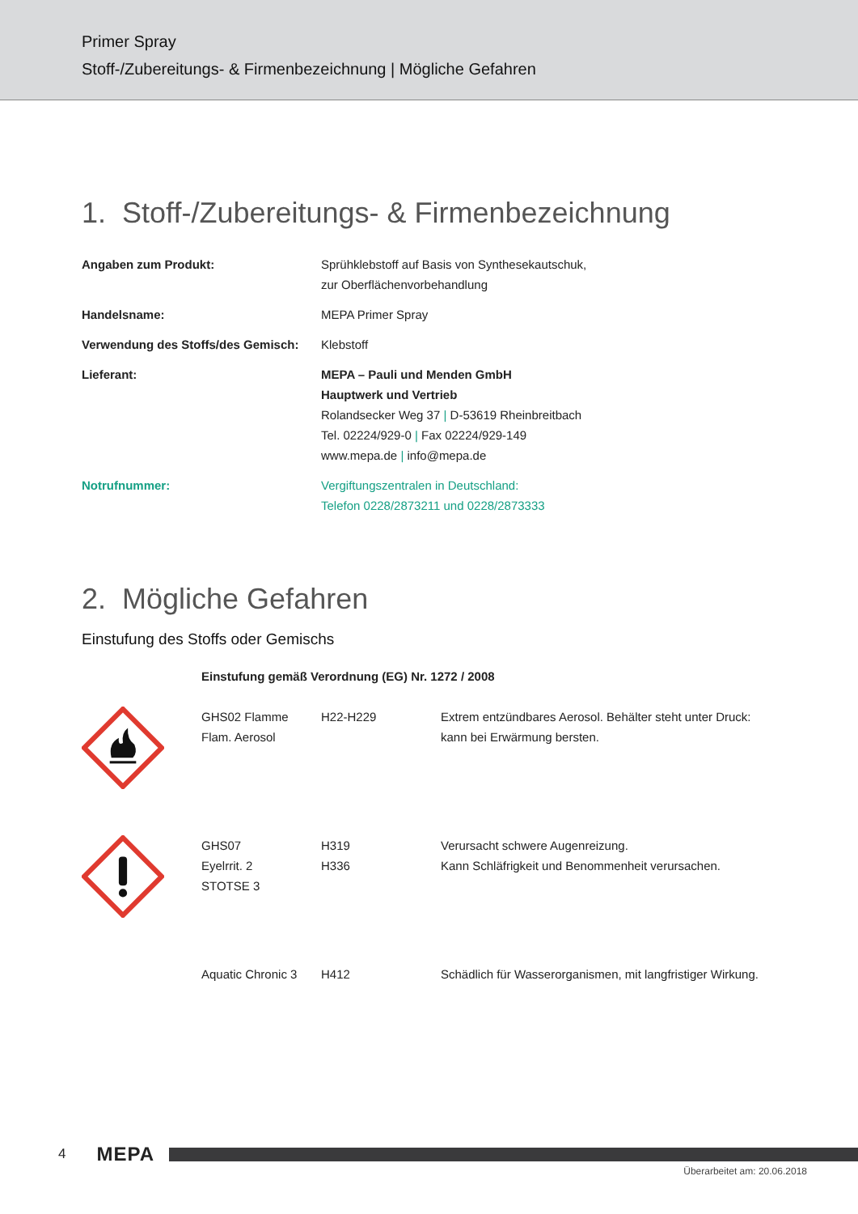Primer Spray
Stoff-/Zubereitungs- & Firmenbezeichnung | Mögliche Gefahren
1. Stoff-/Zubereitungs- & Firmenbezeichnung
| Angaben zum Produkt: | Sprühklebstoff auf Basis von Synthesekautschuk, zur Oberflächenvorbehandlung |
| Handelsname: | MEPA Primer Spray |
| Verwendung des Stoffs/des Gemisch: | Klebstoff |
| Lieferant: | MEPA – Pauli und Menden GmbH Hauptwerk und Vertrieb Rolandsecker Weg 37 / D-53619 Rheinbreitbach Tel. 02224/929-0 / Fax 02224/929-149 www.mepa.de / info@mepa.de |
| Notrufnummer: | Vergiftungszentralen in Deutschland: Telefon 0228/2873211 und 0228/2873333 |
2. Mögliche Gefahren
Einstufung des Stoffs oder Gemischs
| | Einstufung gemäß Verordnung (EG) Nr. 1272 / 2008 | | |
| | GHS02 Flamme Flam. Aerosol | H22-H229 | Extrem entzündbares Aerosol. Behälter steht unter Druck: kann bei Erwärmung bersten. |
| | GHS07 Eyelrrit. 2 STOTSE 3 | H319 H336 | Verursacht schwere Augenreizung. Kann Schläfrigkeit und Benommenheit verursachen. |
| | Aquatic Chronic 3 | H412 | Schädlich für Wasserorganismen, mit langfristiger Wirkung. |
4 MEPA
Überarbeitet am: 20.06.2018